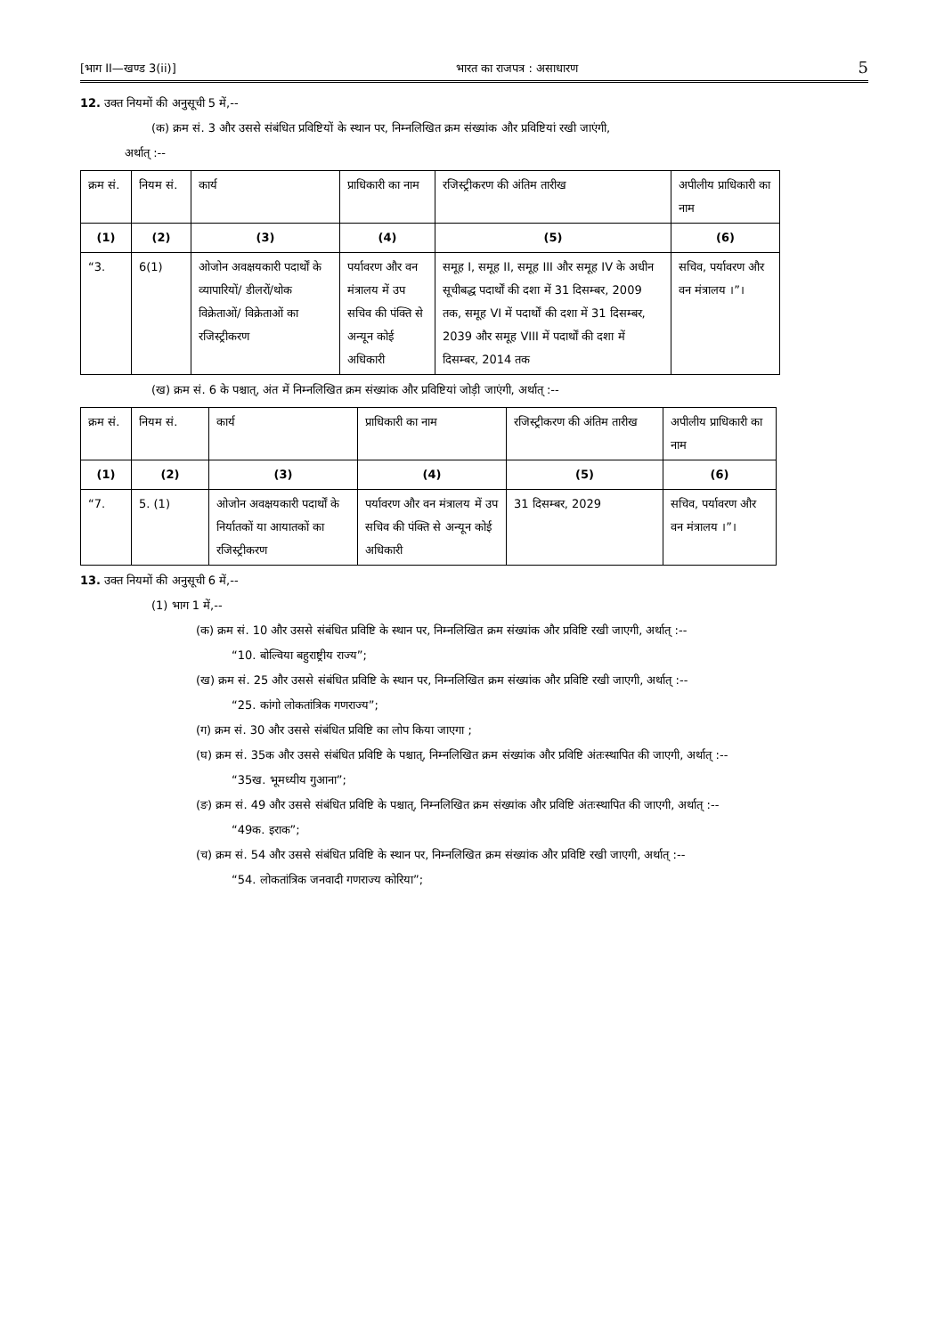[भाग II—खण्ड 3(ii)] भारत का राजपत्र : असाधारण 5
12. उक्त नियमों की अनुसूची 5 में,--
(क) क्रम सं. 3 और उससे संबंधित प्रविष्टियों के स्थान पर, निम्नलिखित क्रम संख्यांक और प्रविष्टियां रखी जाएंगी,
अर्थात् :--
| क्रम सं. | नियम सं. | कार्य | प्राधिकारी का नाम | रजिस्ट्रीकरण की अंतिम तारीख | अपीलीय प्राधिकारी का नाम |
| --- | --- | --- | --- | --- | --- |
| (1) | (2) | (3) | (4) | (5) | (6) |
| “3. | 6(1) | ओजोन अवक्षयकारी पदार्थों के व्यापारियों/ डीलरों/थोक विक्रेताओं/ विक्रेताओं का रजिस्ट्रीकरण | पर्यावरण और वन मंत्रालय में उप सचिव की पंक्ति से अन्यून कोई अधिकारी | समूह I, समूह II, समूह III और समूह IV के अधीन सूचीबद्ध पदार्थों की दशा में 31 दिसम्बर, 2009 तक, समूह VI में पदार्थों की दशा में 31 दिसम्बर, 2039 और समूह VIII में पदार्थों की दशा में दिसम्बर, 2014 तक | सचिव, पर्यावरण और वन मंत्रालय ।”। |
(ख) क्रम सं. 6 के पश्चात्, अंत में निम्नलिखित क्रम संख्यांक और प्रविष्टियां जोड़ी जाएंगी, अर्थात् :--
| क्रम सं. | नियम सं. | कार्य | प्राधिकारी का नाम | रजिस्ट्रीकरण की अंतिम तारीख | अपीलीय प्राधिकारी का नाम |
| --- | --- | --- | --- | --- | --- |
| (1) | (2) | (3) | (4) | (5) | (6) |
| “7. | 5. (1) | ओजोन अवक्षयकारी पदार्थों के निर्यातकों या आयातकों का रजिस्ट्रीकरण | पर्यावरण और वन मंत्रालय में उप सचिव की पंक्ति से अन्यून कोई अधिकारी | 31 दिसम्बर, 2029 | सचिव, पर्यावरण और वन मंत्रालय ।”। |
13. उक्त नियमों की अनुसूची 6 में,--
(1) भाग 1 में,--
(क) क्रम सं. 10 और उससे संबंधित प्रविष्टि के स्थान पर, निम्नलिखित क्रम संख्यांक और प्रविष्टि रखी जाएगी, अर्थात् :--
“10. बोल्विया बहुराष्ट्रीय राज्य”;
(ख) क्रम सं. 25 और उससे संबंधित प्रविष्टि के स्थान पर, निम्नलिखित क्रम संख्यांक और प्रविष्टि रखी जाएगी, अर्थात् :--
“25. कांगो लोकतांत्रिक गणराज्य”;
(ग) क्रम सं. 30 और उससे संबंधित प्रविष्टि का लोप किया जाएगा ;
(घ) क्रम सं. 35क और उससे संबंधित प्रविष्टि के पश्चात्, निम्नलिखित क्रम संख्यांक और प्रविष्टि अंतःस्थापित की जाएगी, अर्थात् :--
“35ख. भूमध्यीय गुआना”;
(ङ) क्रम सं. 49 और उससे संबंधित प्रविष्टि के पश्चात्, निम्नलिखित क्रम संख्यांक और प्रविष्टि अंतःस्थापित की जाएगी, अर्थात् :--
“49क. इराक”;
(च) क्रम सं. 54 और उससे संबंधित प्रविष्टि के स्थान पर, निम्नलिखित क्रम संख्यांक और प्रविष्टि रखी जाएगी, अर्थात् :--
“54. लोकतांत्रिक जनवादी गणराज्य कोरिया”;